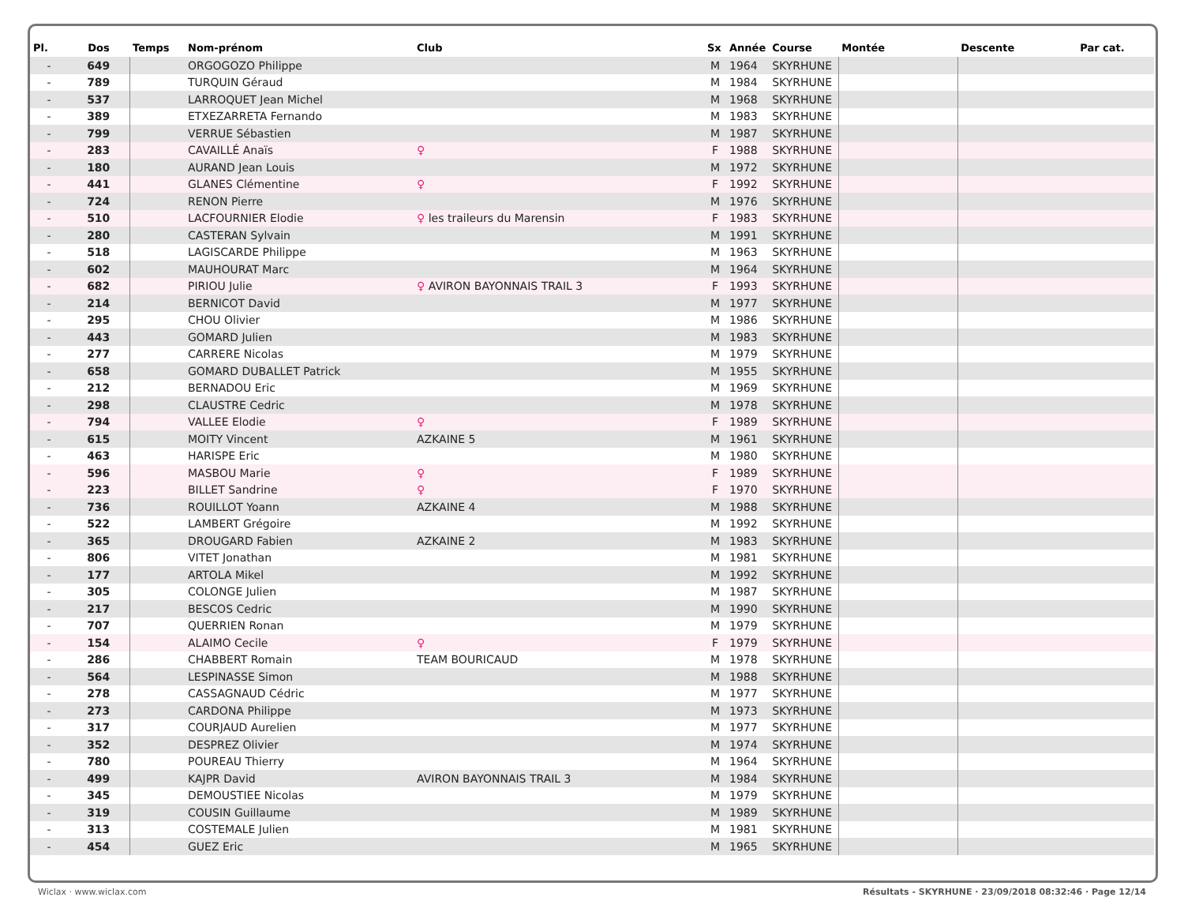| Pl. | Dos | Temps | Nom-prénom | Club | Sx | Année | Course | Montée | Descente | Par cat. |
| --- | --- | --- | --- | --- | --- | --- | --- | --- | --- | --- |
| - | 649 | | ORGOGOZO Philippe | | M | 1964 | SKYRHUNE | | | |
| - | 789 | | TURQUIN Géraud | | M | 1984 | SKYRHUNE | | | |
| - | 537 | | LARROQUET Jean Michel | | M | 1968 | SKYRHUNE | | | |
| - | 389 | | ETXEZARRETA Fernando | | M | 1983 | SKYRHUNE | | | |
| - | 799 | | VERRUE Sébastien | | M | 1987 | SKYRHUNE | | | |
| - | 283 | | CAVAILLÉ Anaïs | ♀ | F | 1988 | SKYRHUNE | | | |
| - | 180 | | AURAND Jean Louis | | M | 1972 | SKYRHUNE | | | |
| - | 441 | | GLANES Clémentine | ♀ | F | 1992 | SKYRHUNE | | | |
| - | 724 | | RENON Pierre | | M | 1976 | SKYRHUNE | | | |
| - | 510 | | LACFOURNIER Elodie | ♀ les traileurs du Marensin | F | 1983 | SKYRHUNE | | | |
| - | 280 | | CASTERAN Sylvain | | M | 1991 | SKYRHUNE | | | |
| - | 518 | | LAGISCARDE Philippe | | M | 1963 | SKYRHUNE | | | |
| - | 602 | | MAUHOURAT Marc | | M | 1964 | SKYRHUNE | | | |
| - | 682 | | PIRIOU Julie | ♀ AVIRON BAYONNAIS TRAIL 3 | F | 1993 | SKYRHUNE | | | |
| - | 214 | | BERNICOT David | | M | 1977 | SKYRHUNE | | | |
| - | 295 | | CHOU Olivier | | M | 1986 | SKYRHUNE | | | |
| - | 443 | | GOMARD Julien | | M | 1983 | SKYRHUNE | | | |
| - | 277 | | CARRERE Nicolas | | M | 1979 | SKYRHUNE | | | |
| - | 658 | | GOMARD DUBALLET Patrick | | M | 1955 | SKYRHUNE | | | |
| - | 212 | | BERNADOU Eric | | M | 1969 | SKYRHUNE | | | |
| - | 298 | | CLAUSTRE Cedric | | M | 1978 | SKYRHUNE | | | |
| - | 794 | | VALLEE Elodie | ♀ | F | 1989 | SKYRHUNE | | | |
| - | 615 | | MOITY Vincent | AZKAINE 5 | M | 1961 | SKYRHUNE | | | |
| - | 463 | | HARISPE Eric | | M | 1980 | SKYRHUNE | | | |
| - | 596 | | MASBOU Marie | ♀ | F | 1989 | SKYRHUNE | | | |
| - | 223 | | BILLET Sandrine | ♀ | F | 1970 | SKYRHUNE | | | |
| - | 736 | | ROUILLOT Yoann | AZKAINE 4 | M | 1988 | SKYRHUNE | | | |
| - | 522 | | LAMBERT Grégoire | | M | 1992 | SKYRHUNE | | | |
| - | 365 | | DROUGARD Fabien | AZKAINE 2 | M | 1983 | SKYRHUNE | | | |
| - | 806 | | VITET Jonathan | | M | 1981 | SKYRHUNE | | | |
| - | 177 | | ARTOLA Mikel | | M | 1992 | SKYRHUNE | | | |
| - | 305 | | COLONGE Julien | | M | 1987 | SKYRHUNE | | | |
| - | 217 | | BESCOS Cedric | | M | 1990 | SKYRHUNE | | | |
| - | 707 | | QUERRIEN Ronan | | M | 1979 | SKYRHUNE | | | |
| - | 154 | | ALAIMO Cecile | ♀ | F | 1979 | SKYRHUNE | | | |
| - | 286 | | CHABBERT Romain | TEAM BOURICAUD | M | 1978 | SKYRHUNE | | | |
| - | 564 | | LESPINASSE Simon | | M | 1988 | SKYRHUNE | | | |
| - | 278 | | CASSAGNAUD Cédric | | M | 1977 | SKYRHUNE | | | |
| - | 273 | | CARDONA Philippe | | M | 1973 | SKYRHUNE | | | |
| - | 317 | | COURJAUD Aurelien | | M | 1977 | SKYRHUNE | | | |
| - | 352 | | DESPREZ Olivier | | M | 1974 | SKYRHUNE | | | |
| - | 780 | | POUREAU Thierry | | M | 1964 | SKYRHUNE | | | |
| - | 499 | | KAJPR David | AVIRON BAYONNAIS TRAIL 3 | M | 1984 | SKYRHUNE | | | |
| - | 345 | | DEMOUSTIEE Nicolas | | M | 1979 | SKYRHUNE | | | |
| - | 319 | | COUSIN Guillaume | | M | 1989 | SKYRHUNE | | | |
| - | 313 | | COSTEMALE Julien | | M | 1981 | SKYRHUNE | | | |
| - | 454 | | GUEZ Eric | | M | 1965 | SKYRHUNE | | | |
Wiclax · www.wiclax.com Résultats - SKYRHUNE · 23/09/2018 08:32:46 · Page 12/14